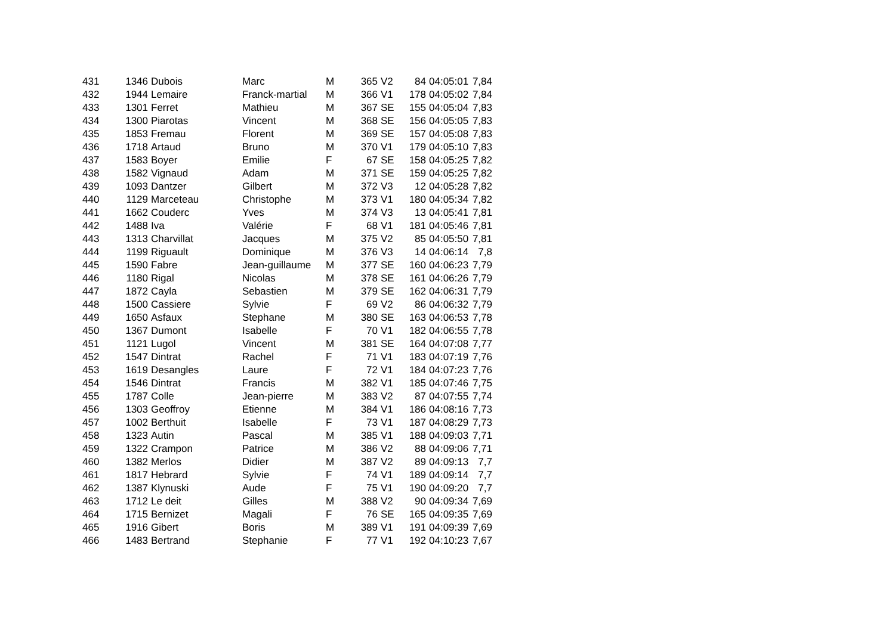| 431 | 1346 | Dubois | Marc | M | 365 | V2 | 84 | 04:05:01 | 7,84 |
| 432 | 1944 | Lemaire | Franck-martial | M | 366 | V1 | 178 | 04:05:02 | 7,84 |
| 433 | 1301 | Ferret | Mathieu | M | 367 | SE | 155 | 04:05:04 | 7,83 |
| 434 | 1300 | Piarotas | Vincent | M | 368 | SE | 156 | 04:05:05 | 7,83 |
| 435 | 1853 | Fremau | Florent | M | 369 | SE | 157 | 04:05:08 | 7,83 |
| 436 | 1718 | Artaud | Bruno | M | 370 | V1 | 179 | 04:05:10 | 7,83 |
| 437 | 1583 | Boyer | Emilie | F | 67 | SE | 158 | 04:05:25 | 7,82 |
| 438 | 1582 | Vignaud | Adam | M | 371 | SE | 159 | 04:05:25 | 7,82 |
| 439 | 1093 | Dantzer | Gilbert | M | 372 | V3 | 12 | 04:05:28 | 7,82 |
| 440 | 1129 | Marceteau | Christophe | M | 373 | V1 | 180 | 04:05:34 | 7,82 |
| 441 | 1662 | Couderc | Yves | M | 374 | V3 | 13 | 04:05:41 | 7,81 |
| 442 | 1488 | Iva | Valérie | F | 68 | V1 | 181 | 04:05:46 | 7,81 |
| 443 | 1313 | Charvillat | Jacques | M | 375 | V2 | 85 | 04:05:50 | 7,81 |
| 444 | 1199 | Riguault | Dominique | M | 376 | V3 | 14 | 04:06:14 | 7,8 |
| 445 | 1590 | Fabre | Jean-guillaume | M | 377 | SE | 160 | 04:06:23 | 7,79 |
| 446 | 1180 | Rigal | Nicolas | M | 378 | SE | 161 | 04:06:26 | 7,79 |
| 447 | 1872 | Cayla | Sebastien | M | 379 | SE | 162 | 04:06:31 | 7,79 |
| 448 | 1500 | Cassiere | Sylvie | F | 69 | V2 | 86 | 04:06:32 | 7,79 |
| 449 | 1650 | Asfaux | Stephane | M | 380 | SE | 163 | 04:06:53 | 7,78 |
| 450 | 1367 | Dumont | Isabelle | F | 70 | V1 | 182 | 04:06:55 | 7,78 |
| 451 | 1121 | Lugol | Vincent | M | 381 | SE | 164 | 04:07:08 | 7,77 |
| 452 | 1547 | Dintrat | Rachel | F | 71 | V1 | 183 | 04:07:19 | 7,76 |
| 453 | 1619 | Desangles | Laure | F | 72 | V1 | 184 | 04:07:23 | 7,76 |
| 454 | 1546 | Dintrat | Francis | M | 382 | V1 | 185 | 04:07:46 | 7,75 |
| 455 | 1787 | Colle | Jean-pierre | M | 383 | V2 | 87 | 04:07:55 | 7,74 |
| 456 | 1303 | Geoffroy | Etienne | M | 384 | V1 | 186 | 04:08:16 | 7,73 |
| 457 | 1002 | Berthuit | Isabelle | F | 73 | V1 | 187 | 04:08:29 | 7,73 |
| 458 | 1323 | Autin | Pascal | M | 385 | V1 | 188 | 04:09:03 | 7,71 |
| 459 | 1322 | Crampon | Patrice | M | 386 | V2 | 88 | 04:09:06 | 7,71 |
| 460 | 1382 | Merlos | Didier | M | 387 | V2 | 89 | 04:09:13 | 7,7 |
| 461 | 1817 | Hebrard | Sylvie | F | 74 | V1 | 189 | 04:09:14 | 7,7 |
| 462 | 1387 | Klynuski | Aude | F | 75 | V1 | 190 | 04:09:20 | 7,7 |
| 463 | 1712 | Le deit | Gilles | M | 388 | V2 | 90 | 04:09:34 | 7,69 |
| 464 | 1715 | Bernizet | Magali | F | 76 | SE | 165 | 04:09:35 | 7,69 |
| 465 | 1916 | Gibert | Boris | M | 389 | V1 | 191 | 04:09:39 | 7,69 |
| 466 | 1483 | Bertrand | Stephanie | F | 77 | V1 | 192 | 04:10:23 | 7,67 |